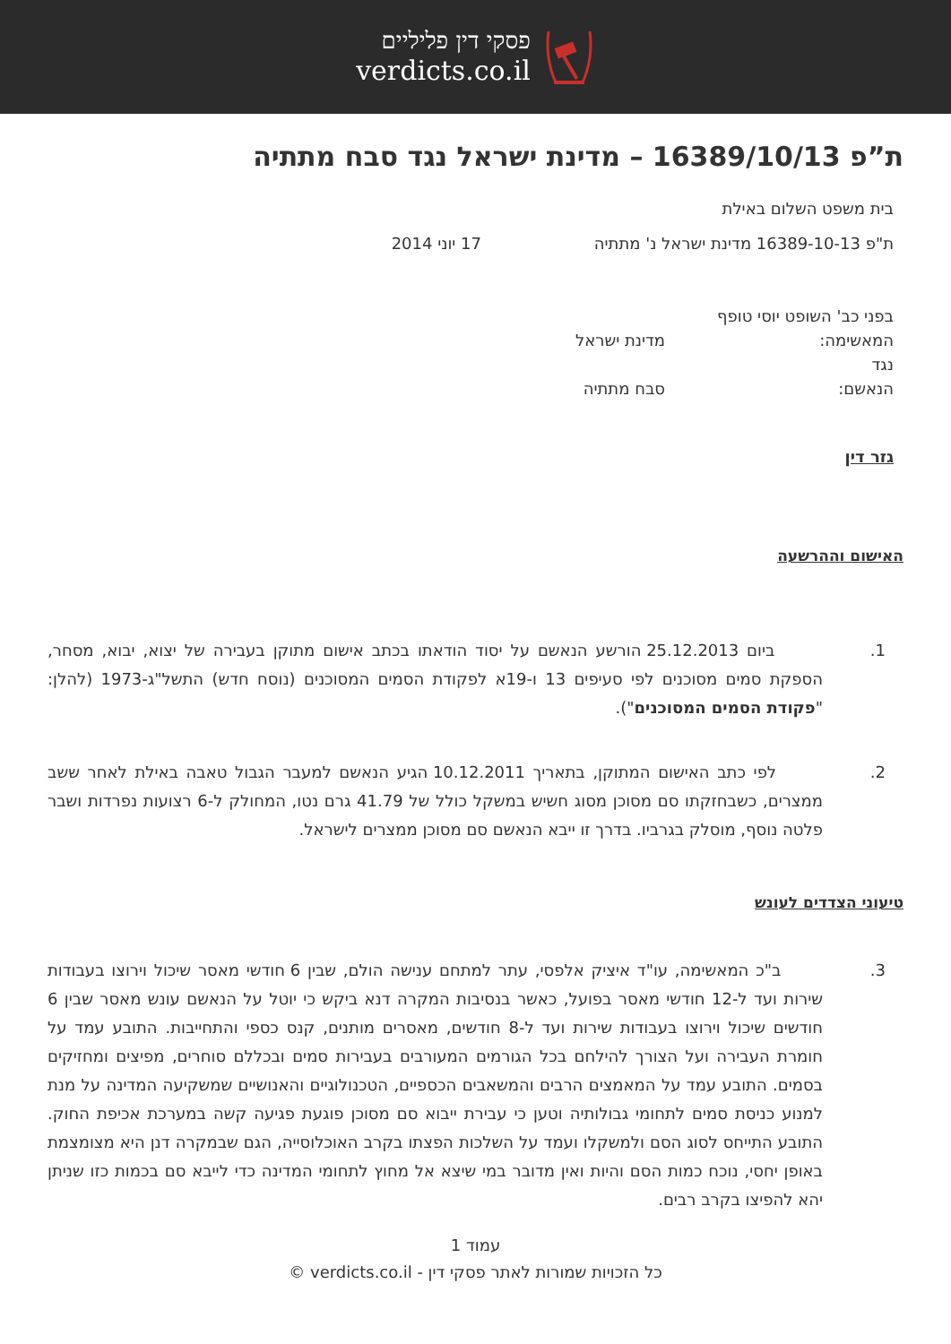פסקי דין פליליים
verdicts.co.il
ת”פ 16389/10/13 – מדינת ישראל נגד סבח מתתיה
בית משפט השלום באילת
ת"פ 16389-10-13 מדינת ישראל נ' מתתיה 17 יוני 2014
בפני כב' השופט יוסי טופף
המאשימה: מדינת ישראל
נגד
הנאשם: סבח מתתיה
גזר דין
האישום וההרשעה
1. ביום 25.12.2013 הורשע הנאשם על יסוד הודאתו בכתב אישום מתוקן בעבירה של יצוא, יבוא, מסחר, הספקת סמים מסוכנים לפי סעיפים 13 ו-19א לפקודת הסמים המסוכנים (נוסח חדש) התשל"ג-1973 (להלן: "פקודת הסמים המסוכנים").
2. לפי כתב האישום המתוקן, בתאריך 10.12.2011 הגיע הנאשם למעבר הגבול טאבה באילת לאחר ששב ממצרים, כשבחזקתו סם מסוכן מסוג חשיש במשקל כולל של 41.79 גרם נטו, המחולק ל-6 רצועות נפרדות ושבר פלטה נוסף, מוסלק בגרביו. בדרך זו ייבא הנאשם סם מסוכן ממצרים לישראל.
טיעוני הצדדים לעונש
3. ב"כ המאשימה, עו"ד איציק אלפסי, עתר למתחם ענישה הולם, שבין 6 חודשי מאסר שיכול וירוצו בעבודות שירות ועד ל-12 חודשי מאסר בפועל, כאשר בנסיבות המקרה דנא ביקש כי יוטל על הנאשם עונש מאסר שבין 6 חודשים שיכול וירוצו בעבודות שירות ועד ל-8 חודשים, מאסרים מותנים, קנס כספי והתחייבות. התובע עמד על חומרת העבירה ועל הצורך להילחם בכל הגורמים המעורבים בעבירות סמים ובכללם סוחרים, מפיצים ומחזיקים בסמים. התובע עמד על המאמצים הרבים והמשאבים הכספיים, הטכנולוגיים והאנושיים שמשקיעה המדינה על מנת למנוע כניסת סמים לתחומי גבולותיה וטען כי עבירת ייבוא סם מסוכן פוגעת פגיעה קשה במערכת אכיפת החוק. התובע התייחס לסוג הסם ולמשקלו ועמד על השלכות הפצתו בקרב האוכלוסייה, הגם שבמקרה דנן היא מצומצמת באופן יחסי, נוכח כמות הסם והיות ואין מדובר במי שיצא אל מחוץ לתחומי המדינה כדי לייבא סם בכמות כזו שניתן יהא להפיצו בקרב רבים.
עמוד 1
כל הזכויות שמורות לאתר פסקי דין - verdicts.co.il ©